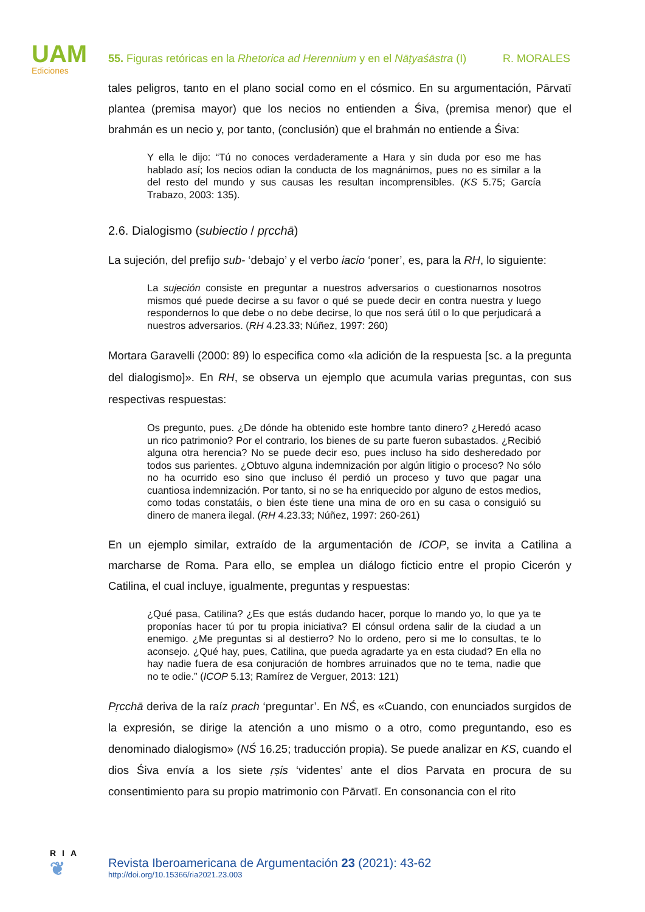UAM
Ediciones
55. Figuras retóricas en la Rhetorica ad Herennium y en el Nāṭyaśāstra (I) R. MORALES
tales peligros, tanto en el plano social como en el cósmico. En su argumentación, Pārvatī plantea (premisa mayor) que los necios no entienden a Śiva, (premisa menor) que el brahmán es un necio y, por tanto, (conclusión) que el brahmán no entiende a Śiva:
Y ella le dijo: “Tú no conoces verdaderamente a Hara y sin duda por eso me has hablado así; los necios odian la conducta de los magnánimos, pues no es similar a la del resto del mundo y sus causas les resultan incomprensibles. (KS 5.75; García Trabazo, 2003: 135).
2.6. Dialogismo (subiectio / pṛcchā)
La sujeción, del prefijo sub- ‘debajo’ y el verbo iacio ‘poner’, es, para la RH, lo siguiente:
La sujeción consiste en preguntar a nuestros adversarios o cuestionarnos nosotros mismos qué puede decirse a su favor o qué se puede decir en contra nuestra y luego respondernos lo que debe o no debe decirse, lo que nos será útil o lo que perjudicará a nuestros adversarios. (RH 4.23.33; Núñez, 1997: 260)
Mortara Garavelli (2000: 89) lo especifica como «la adición de la respuesta [sc. a la pregunta del dialogismo]». En RH, se observa un ejemplo que acumula varias preguntas, con sus respectivas respuestas:
Os pregunto, pues. ¿De dónde ha obtenido este hombre tanto dinero? ¿Heredó acaso un rico patrimonio? Por el contrario, los bienes de su parte fueron subastados. ¿Recibió alguna otra herencia? No se puede decir eso, pues incluso ha sido desheredado por todos sus parientes. ¿Obtuvo alguna indemnización por algún litigio o proceso? No sólo no ha ocurrido eso sino que incluso él perdió un proceso y tuvo que pagar una cuantiosa indemnización. Por tanto, si no se ha enriquecido por alguno de estos medios, como todas constatáis, o bien éste tiene una mina de oro en su casa o consiguió su dinero de manera ilegal. (RH 4.23.33; Núñez, 1997: 260-261)
En un ejemplo similar, extraído de la argumentación de ICOP, se invita a Catilina a marcharse de Roma. Para ello, se emplea un diálogo ficticio entre el propio Cicerón y Catilina, el cual incluye, igualmente, preguntas y respuestas:
¿Qué pasa, Catilina? ¿Es que estás dudando hacer, porque lo mando yo, lo que ya te proponías hacer tú por tu propia iniciativa? El cónsul ordena salir de la ciudad a un enemigo. ¿Me preguntas si al destierro? No lo ordeno, pero si me lo consultas, te lo aconsejo. ¿Qué hay, pues, Catilina, que pueda agradarte ya en esta ciudad? En ella no hay nadie fuera de esa conjuración de hombres arruinados que no te tema, nadie que no te odie.” (ICOP 5.13; Ramírez de Verguer, 2013: 121)
Pṛcchā deriva de la raíz prach ‘preguntar’. En NŚ, es «Cuando, con enunciados surgidos de la expresión, se dirige la atención a uno mismo o a otro, como preguntando, eso es denominado dialogismo» (NŚ 16.25; traducción propia). Se puede analizar en KS, cuando el dios Śiva envía a los siete ṛṣis ‘videntes’ ante el dios Parvata en procura de su consentimiento para su propio matrimonio con Pārvatī. En consonancia con el rito
RIA
❦
Revista Iberoamericana de Argumentación 23 (2021): 43-62
http://doi.org/10.15366/ria2021.23.003